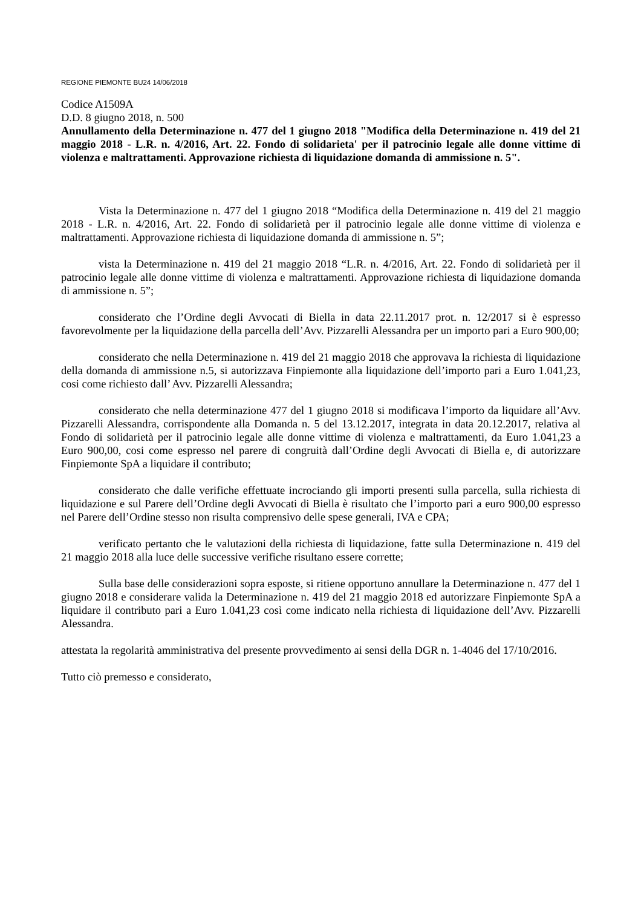REGIONE PIEMONTE BU24 14/06/2018
Codice A1509A
D.D. 8 giugno 2018, n. 500
Annullamento della Determinazione n. 477 del 1 giugno 2018 "Modifica della Determinazione n. 419 del 21 maggio 2018 - L.R. n. 4/2016, Art. 22. Fondo di solidarieta' per il patrocinio legale alle donne vittime di violenza e maltrattamenti. Approvazione richiesta di liquidazione domanda di ammissione n. 5".
Vista la Determinazione n. 477 del 1 giugno 2018 “Modifica della Determinazione n. 419 del 21 maggio 2018 - L.R. n. 4/2016, Art. 22. Fondo di solidarietà per il patrocinio legale alle donne vittime di violenza e maltrattamenti. Approvazione richiesta di liquidazione domanda di ammissione n. 5”;
vista la Determinazione n. 419 del 21 maggio 2018 “L.R. n. 4/2016, Art. 22. Fondo di solidarietà per il patrocinio legale alle donne vittime di violenza e maltrattamenti. Approvazione richiesta di liquidazione domanda di ammissione n. 5”;
considerato che l’Ordine degli Avvocati di Biella in data 22.11.2017 prot. n. 12/2017 si è espresso favorevolmente per la liquidazione della parcella dell’Avv. Pizzarelli Alessandra per un importo pari a Euro 900,00;
considerato che nella Determinazione n. 419 del 21 maggio 2018 che approvava la richiesta di liquidazione della domanda di ammissione n.5, si autorizzava Finpiemonte alla liquidazione dell’importo pari a Euro 1.041,23, cosi come richiesto dall’ Avv. Pizzarelli Alessandra;
considerato che nella determinazione 477 del 1 giugno 2018 si modificava l’importo da liquidare all’Avv. Pizzarelli Alessandra, corrispondente alla Domanda n. 5 del 13.12.2017, integrata in data 20.12.2017, relativa al Fondo di solidarietà per il patrocinio legale alle donne vittime di violenza e maltrattamenti, da Euro 1.041,23 a Euro 900,00, cosi come espresso nel parere di congruità dall’Ordine degli Avvocati di Biella e, di autorizzare Finpiemonte SpA a liquidare il contributo;
considerato che dalle verifiche effettuate incrociando gli importi presenti sulla parcella, sulla richiesta di liquidazione e sul Parere dell’Ordine degli Avvocati di Biella è risultato che l’importo pari a euro 900,00 espresso nel Parere dell’Ordine stesso non risulta comprensivo delle spese generali, IVA e CPA;
verificato pertanto che le valutazioni della richiesta di liquidazione, fatte sulla Determinazione n. 419 del 21 maggio 2018 alla luce delle successive verifiche risultano essere corrette;
Sulla base delle considerazioni sopra esposte, si ritiene opportuno annullare la Determinazione n. 477 del 1 giugno 2018 e considerare valida la Determinazione n. 419 del 21 maggio 2018 ed autorizzare Finpiemonte SpA a liquidare il contributo pari a Euro 1.041,23 così come indicato nella richiesta di liquidazione dell’Avv. Pizzarelli Alessandra.
attestata la regolarità amministrativa del presente provvedimento ai sensi della DGR n. 1-4046 del 17/10/2016.
Tutto ciò premesso e considerato,